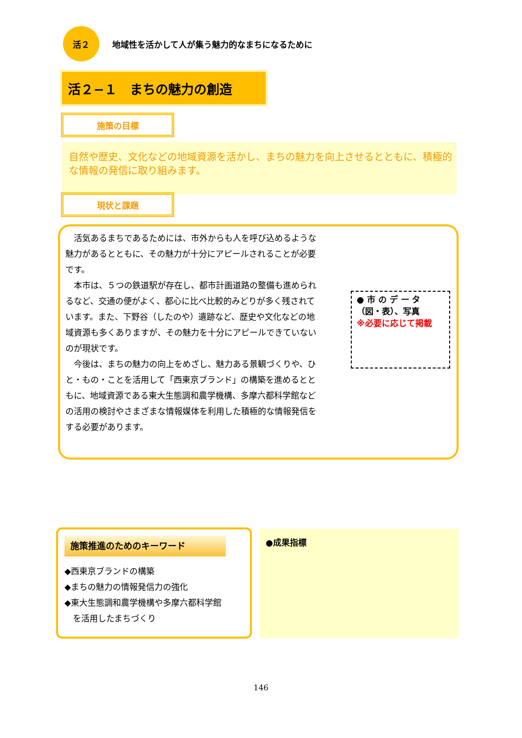活２
地域性を活かして人が集う魅力的なまちになるために
活２−１　まちの魅力の創造
施策の目標
自然や歴史、文化などの地域資源を活かし、まちの魅力を向上させるとともに、積極的な情報の発信に取り組みます。
現状と課題
活気あるまちであるためには、市外からも人を呼び込めるような魅力があるとともに、その魅力が十分にアピールされることが必要です。
本市は、５つの鉄道駅が存在し、都市計画道路の整備も進められるなど、交通の便がよく、都心に比べ比較的みどりが多く残されています。また、下野谷（したのや）遺跡など、歴史や文化などの地域資源も多くありますが、その魅力を十分にアピールできていないのが現状です。
今後は、まちの魅力の向上をめざし、魅力ある景観づくりや、ひと・もの・ことを活用して「西東京ブランド」の構築を進めるとともに、地域資源である東大生態調和農学機構、多摩六都科学館などの活用の検討やさまざまな情報媒体を利用した積極的な情報発信をする必要があります。
● 市 の デ ー タ（図・表）、写真
※必要に応じて掲載
施策推進のためのキーワード
◆西東京ブランドの構築
◆まちの魅力の情報発信力の強化
◆東大生態調和農学機構や多摩六都科学館
　を活用したまちづくり
●成果指標
146